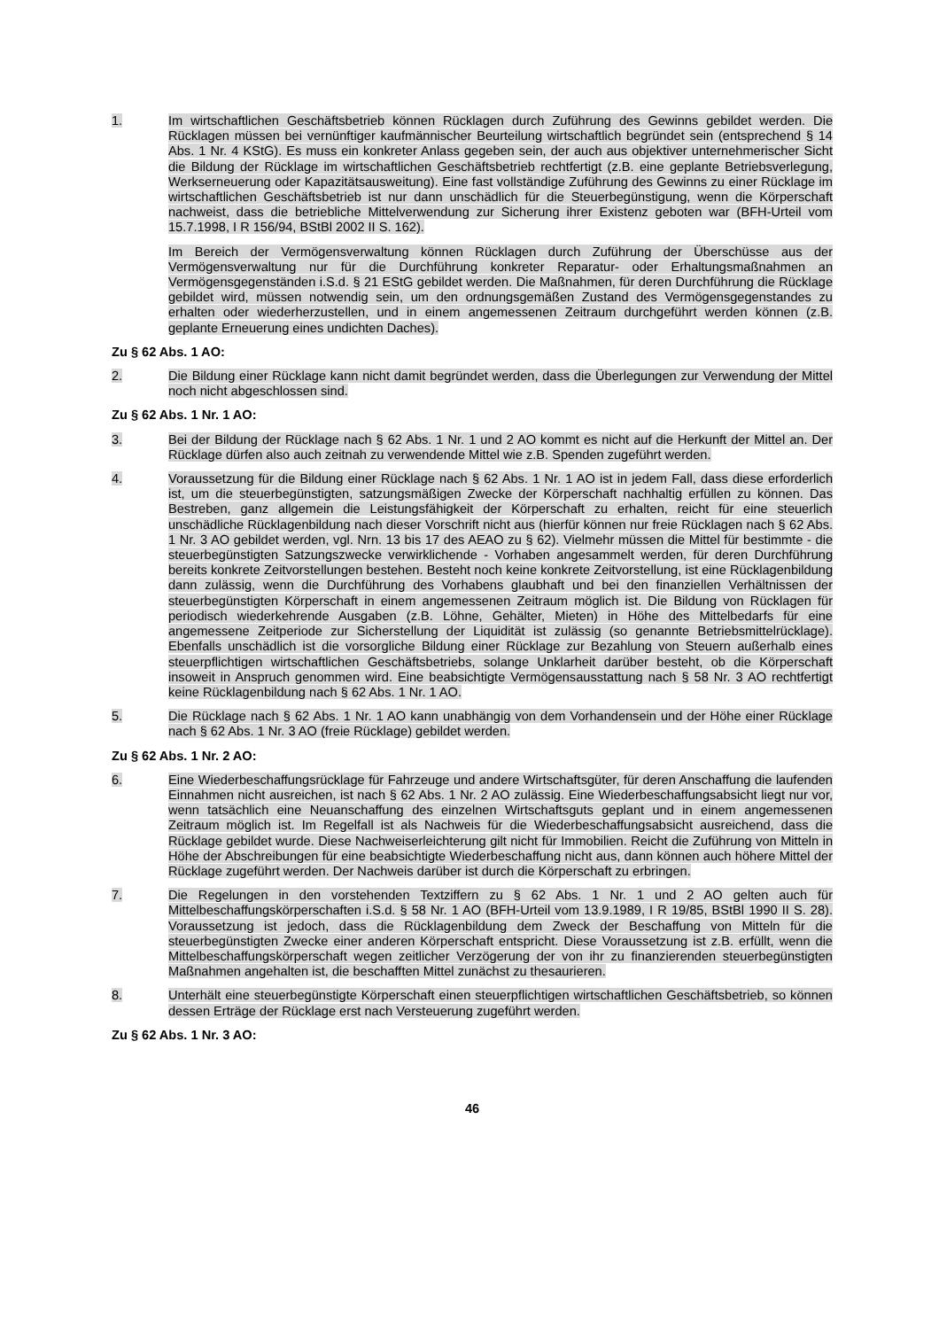1. Im wirtschaftlichen Geschäftsbetrieb können Rücklagen durch Zuführung des Gewinns gebildet werden. Die Rücklagen müssen bei vernünftiger kaufmännischer Beurteilung wirtschaftlich begründet sein (entsprechend § 14 Abs. 1 Nr. 4 KStG). Es muss ein konkreter Anlass gegeben sein, der auch aus objektiver unternehmerischer Sicht die Bildung der Rücklage im wirtschaftlichen Geschäftsbetrieb rechtfertigt (z.B. eine geplante Betriebsverlegung, Werkserneuerung oder Kapazitätsausweitung). Eine fast vollständige Zuführung des Gewinns zu einer Rücklage im wirtschaftlichen Geschäftsbetrieb ist nur dann unschädlich für die Steuerbegünstigung, wenn die Körperschaft nachweist, dass die betriebliche Mittelverwendung zur Sicherung ihrer Existenz geboten war (BFH-Urteil vom 15.7.1998, I R 156/94, BStBl 2002 II S. 162).
Im Bereich der Vermögensverwaltung können Rücklagen durch Zuführung der Überschüsse aus der Vermögensverwaltung nur für die Durchführung konkreter Reparatur- oder Erhaltungsmaßnahmen an Vermögensgegenständen i.S.d. § 21 EStG gebildet werden. Die Maßnahmen, für deren Durchführung die Rücklage gebildet wird, müssen notwendig sein, um den ordnungsgemäßen Zustand des Vermögensgegenstandes zu erhalten oder wiederherzustellen, und in einem angemessenen Zeitraum durchgeführt werden können (z.B. geplante Erneuerung eines undichten Daches).
Zu § 62 Abs. 1 AO:
2. Die Bildung einer Rücklage kann nicht damit begründet werden, dass die Überlegungen zur Verwendung der Mittel noch nicht abgeschlossen sind.
Zu § 62 Abs. 1 Nr. 1 AO:
3. Bei der Bildung der Rücklage nach § 62 Abs. 1 Nr. 1 und 2 AO kommt es nicht auf die Herkunft der Mittel an. Der Rücklage dürfen also auch zeitnah zu verwendende Mittel wie z.B. Spenden zugeführt werden.
4. Voraussetzung für die Bildung einer Rücklage nach § 62 Abs. 1 Nr. 1 AO ist in jedem Fall, dass diese erforderlich ist, um die steuerbegünstigten, satzungsmäßigen Zwecke der Körperschaft nachhaltig erfüllen zu können. Das Bestreben, ganz allgemein die Leistungsfähigkeit der Körperschaft zu erhalten, reicht für eine steuerlich unschädliche Rücklagenbildung nach dieser Vorschrift nicht aus (hierfür können nur freie Rücklagen nach § 62 Abs. 1 Nr. 3 AO gebildet werden, vgl. Nrn. 13 bis 17 des AEAO zu § 62). Vielmehr müssen die Mittel für bestimmte - die steuerbegünstigten Satzungszwecke verwirklichende - Vorhaben angesammelt werden, für deren Durchführung bereits konkrete Zeitvorstellungen bestehen. Besteht noch keine konkrete Zeitvorstellung, ist eine Rücklagenbildung dann zulässig, wenn die Durchführung des Vorhabens glaubhaft und bei den finanziellen Verhältnissen der steuerbegünstigten Körperschaft in einem angemessenen Zeitraum möglich ist. Die Bildung von Rücklagen für periodisch wiederkehrende Ausgaben (z.B. Löhne, Gehälter, Mieten) in Höhe des Mittelbedarfs für eine angemessene Zeitperiode zur Sicherstellung der Liquidität ist zulässig (so genannte Betriebsmittelrücklage). Ebenfalls unschädlich ist die vorsorgliche Bildung einer Rücklage zur Bezahlung von Steuern außerhalb eines steuerpflichtigen wirtschaftlichen Geschäftsbetriebs, solange Unklarheit darüber besteht, ob die Körperschaft insoweit in Anspruch genommen wird. Eine beabsichtigte Vermögensausstattung nach § 58 Nr. 3 AO rechtfertigt keine Rücklagenbildung nach § 62 Abs. 1 Nr. 1 AO.
5. Die Rücklage nach § 62 Abs. 1 Nr. 1 AO kann unabhängig von dem Vorhandensein und der Höhe einer Rücklage nach § 62 Abs. 1 Nr. 3 AO (freie Rücklage) gebildet werden.
Zu § 62 Abs. 1 Nr. 2 AO:
6. Eine Wiederbeschaffungsrücklage für Fahrzeuge und andere Wirtschaftsgüter, für deren Anschaffung die laufenden Einnahmen nicht ausreichen, ist nach § 62 Abs. 1 Nr. 2 AO zulässig. Eine Wiederbeschaffungsabsicht liegt nur vor, wenn tatsächlich eine Neuanschaffung des einzelnen Wirtschaftsguts geplant und in einem angemessenen Zeitraum möglich ist. Im Regelfall ist als Nachweis für die Wiederbeschaffungsabsicht ausreichend, dass die Rücklage gebildet wurde. Diese Nachweiserleichterung gilt nicht für Immobilien. Reicht die Zuführung von Mitteln in Höhe der Abschreibungen für eine beabsichtigte Wiederbeschaffung nicht aus, dann können auch höhere Mittel der Rücklage zugeführt werden. Der Nachweis darüber ist durch die Körperschaft zu erbringen.
7. Die Regelungen in den vorstehenden Textziffern zu § 62 Abs. 1 Nr. 1 und 2 AO gelten auch für Mittelbeschaffungskörperschaften i.S.d. § 58 Nr. 1 AO (BFH-Urteil vom 13.9.1989, I R 19/85, BStBl 1990 II S. 28). Voraussetzung ist jedoch, dass die Rücklagenbildung dem Zweck der Beschaffung von Mitteln für die steuerbegünstigten Zwecke einer anderen Körperschaft entspricht. Diese Voraussetzung ist z.B. erfüllt, wenn die Mittelbeschaffungskörperschaft wegen zeitlicher Verzögerung der von ihr zu finanzierenden steuerbegünstigten Maßnahmen angehalten ist, die beschafften Mittel zunächst zu thesaurieren.
8. Unterhält eine steuerbegünstigte Körperschaft einen steuerpflichtigen wirtschaftlichen Geschäftsbetrieb, so können dessen Erträge der Rücklage erst nach Versteuerung zugeführt werden.
Zu § 62 Abs. 1 Nr. 3 AO:
46